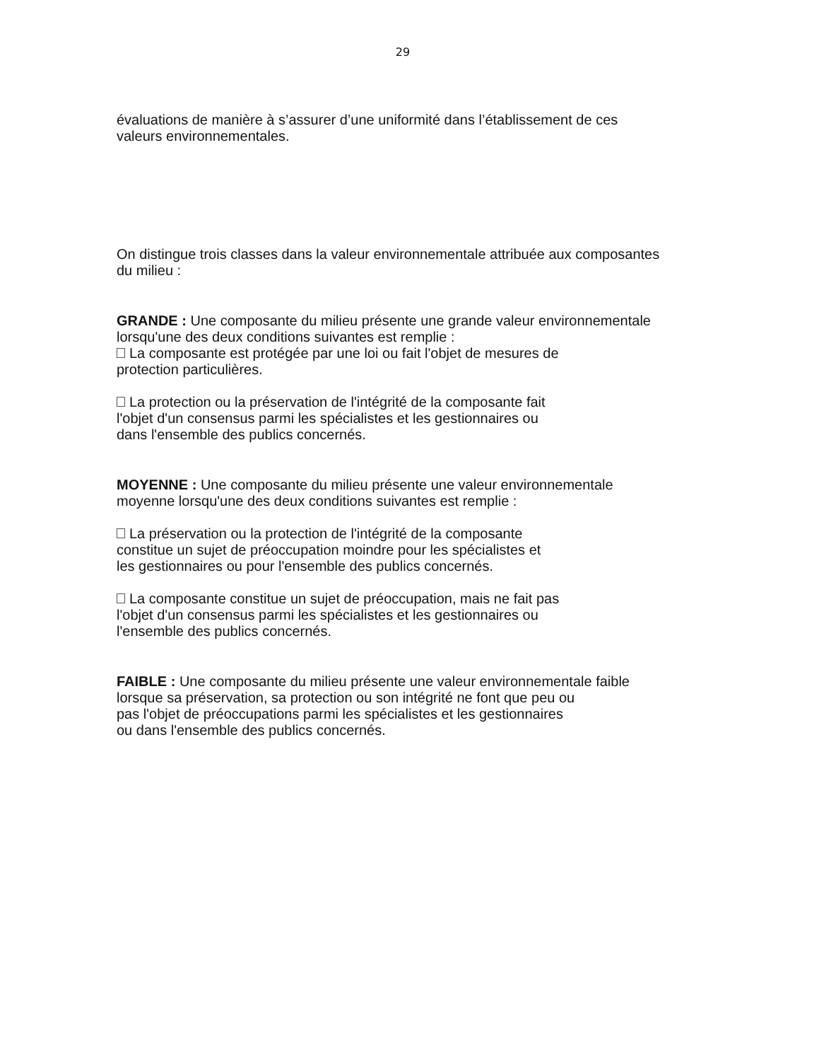29
évaluations de manière à s’assurer d’une uniformité dans l’établissement de ces
valeurs environnementales.
On distingue trois classes dans la valeur environnementale attribuée aux composantes
du milieu :
GRANDE : Une composante du milieu présente une grande valeur environnementale
lorsqu'une des deux conditions suivantes est remplie :
La composante est protégée par une loi ou fait l'objet de mesures de
protection particulières.
La protection ou la préservation de l'intégrité de la composante fait
l'objet d'un consensus parmi les spécialistes et les gestionnaires ou
dans l'ensemble des publics concernés.
MOYENNE : Une composante du milieu présente une valeur environnementale
moyenne lorsqu'une des deux conditions suivantes est remplie :
La préservation ou la protection de l'intégrité de la composante
constitue un sujet de préoccupation moindre pour les spécialistes et
les gestionnaires ou pour l'ensemble des publics concernés.
La composante constitue un sujet de préoccupation, mais ne fait pas
l'objet d'un consensus parmi les spécialistes et les gestionnaires ou
l'ensemble des publics concernés.
FAIBLE : Une composante du milieu présente une valeur environnementale faible
lorsque sa préservation, sa protection ou son intégrité ne font que peu ou
pas l'objet de préoccupations parmi les spécialistes et les gestionnaires
ou dans l'ensemble des publics concernés.